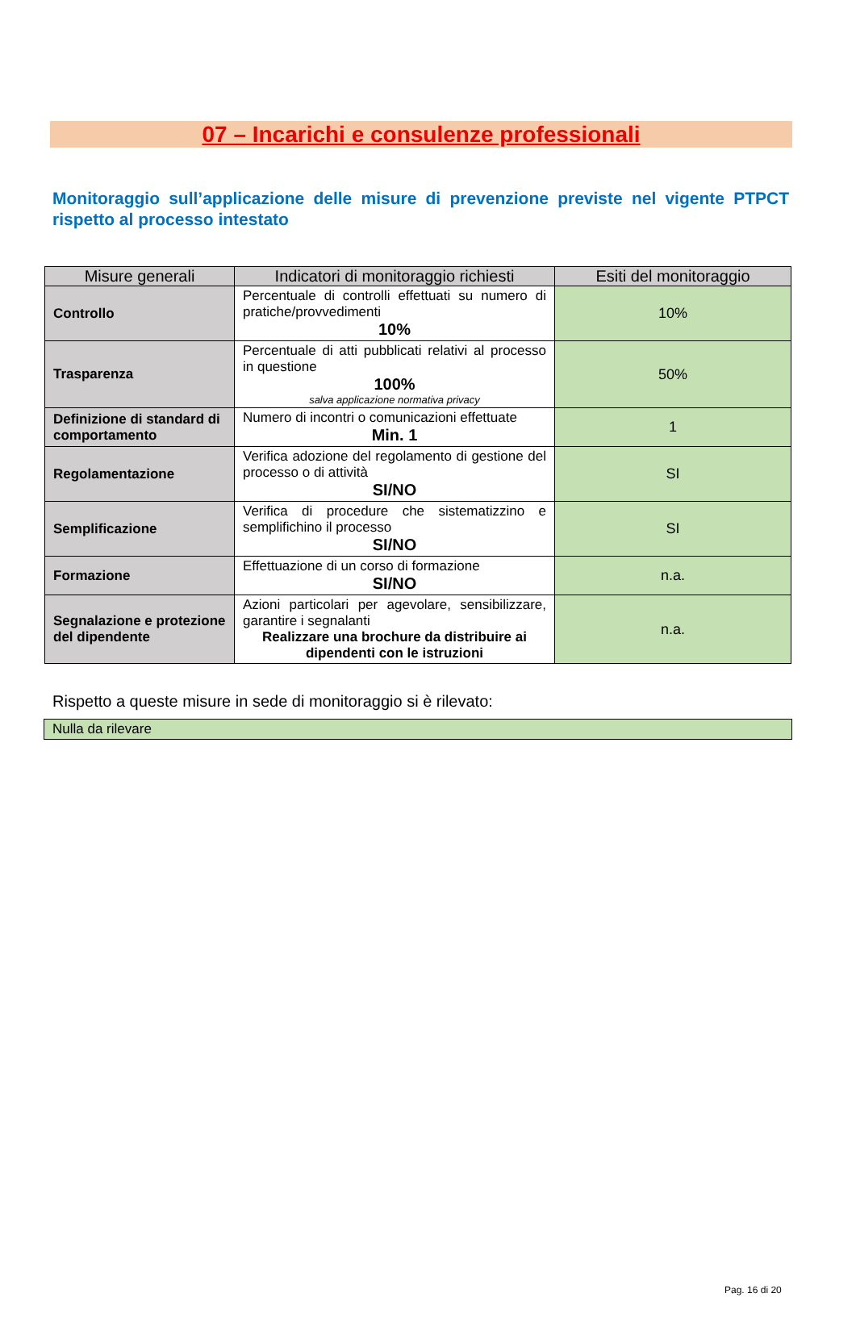07 – Incarichi e consulenze professionali
Monitoraggio sull’applicazione delle misure di prevenzione previste nel vigente PTPCT rispetto al processo intestato
| Misure generali | Indicatori di monitoraggio richiesti | Esiti del monitoraggio |
| --- | --- | --- |
| Controllo | Percentuale di controlli effettuati su numero di pratiche/provvedimenti 10% | 10% |
| Trasparenza | Percentuale di atti pubblicati relativi al processo in questione 100% salva applicazione normativa privacy | 50% |
| Definizione di standard di comportamento | Numero di incontri o comunicazioni effettuate Min. 1 | 1 |
| Regolamentazione | Verifica adozione del regolamento di gestione del processo o di attività SI/NO | SI |
| Semplificazione | Verifica di procedure che sistematizzino e semplifichino il processo SI/NO | SI |
| Formazione | Effettuazione di un corso di formazione SI/NO | n.a. |
| Segnalazione e protezione del dipendente | Azioni particolari per agevolare, sensibilizzare, garantire i segnalanti Realizzare una brochure da distribuire ai dipendenti con le istruzioni | n.a. |
Rispetto a queste misure in sede di monitoraggio si è rilevato:
Nulla da rilevare
Pag. 16 di 20